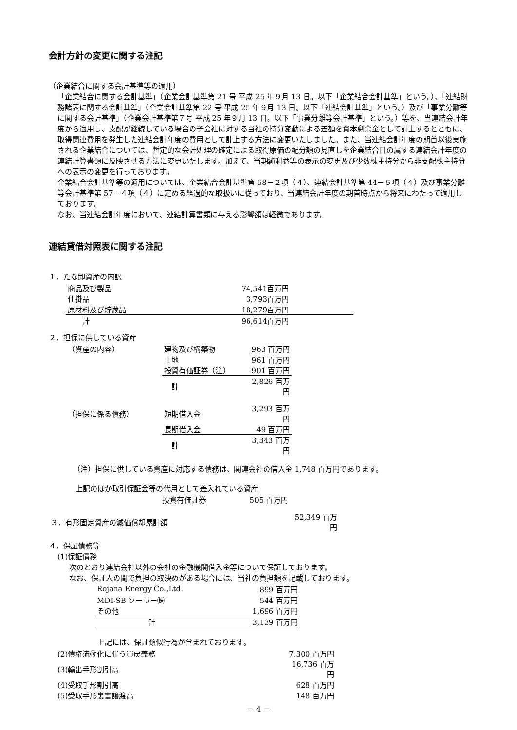会計方針の変更に関する注記
（企業結合に関する会計基準等の適用）
「企業結合に関する会計基準」（企業会計基準第 21 号 平成 25 年９月 13 日。以下「企業結合会計基準」という。）、「連結財務諸表に関する会計基準」（企業会計基準第 22 号 平成 25 年９月 13 日。以下「連結会計基準」という。）及び「事業分離等に関する会計基準」（企業会計基準第７号 平成 25 年９月 13 日。以下「事業分離等会計基準」という。）等を、当連結会計年度から適用し、支配が継続している場合の子会社に対する当社の持分変動による差額を資本剰余金として計上するとともに、取得関連費用を発生した連結会計年度の費用として計上する方法に変更いたしました。また、当連結会計年度の期首以後実施される企業結合については、暫定的な会計処理の確定による取得原価の配分額の見直しを企業結合日の属する連結会計年度の連結計算書類に反映させる方法に変更いたします。加えて、当期純利益等の表示の変更及び少数株主持分から非支配株主持分への表示の変更を行っております。
企業結合会計基準等の適用については、企業結合会計基準第 58－２項（４）、連結会計基準第 44－５項（４）及び事業分離等会計基準第 57－４項（４）に定める経過的な取扱いに従っており、当連結会計年度の期首時点から将来にわたって適用しております。
なお、当連結会計年度において、連結計算書類に与える影響額は軽微であります。
連結貸借対照表に関する注記
１．たな卸資産の内訳
| 商品及び製品 | 74,541百万円 | |
| 仕掛品 | 3,793百万円 | |
| 原材料及び貯蔵品 | 18,279百万円 | |
| 計 | 96,614百万円 | |
２．担保に供している資産
| （資産の内容） | 建物及び構築物 | 963 百万円 |
| | 土地 | 961 百万円 |
| | 投資有価証券（注） | 901 百万円 |
| | 計 | 2,826 百万円 |
| （担保に係る債務） | 短期借入金 | 3,293 百万円 |
| | 長期借入金 | 49 百万円 |
| | 計 | 3,343 百万円 |
（注）担保に供している資産に対応する債務は、関連会社の借入金 1,748 百万円であります。
上記のほか取引保証金等の代用として差入れている資産
| 投資有価証券 | 505 百万円 |
| ３．有形固定資産の減価償却累計額 | 52,349 百万円 |
４．保証債務等
(1)保証債務
次のとおり連結会社以外の会社の金融機関借入金等について保証しております。
なお、保証人の間で負担の取決めがある場合には、当社の負担額を記載しております。
| Rojana Energy Co.,Ltd. | 899 百万円 |
| MDI-SB ソーラー㈱ | 544 百万円 |
| その他 | 1,696 百万円 |
| 計 | 3,139 百万円 |
上記には、保証類似行為が含まれております。
| (2)債権流動化に伴う買戻義務 | 7,300 百万円 |
| (3)輸出手形割引高 | 16,736 百万円 |
| (4)受取手形割引高 | 628 百万円 |
| (5)受取手形裏書譲渡高 | 148 百万円 |
－ 4 －